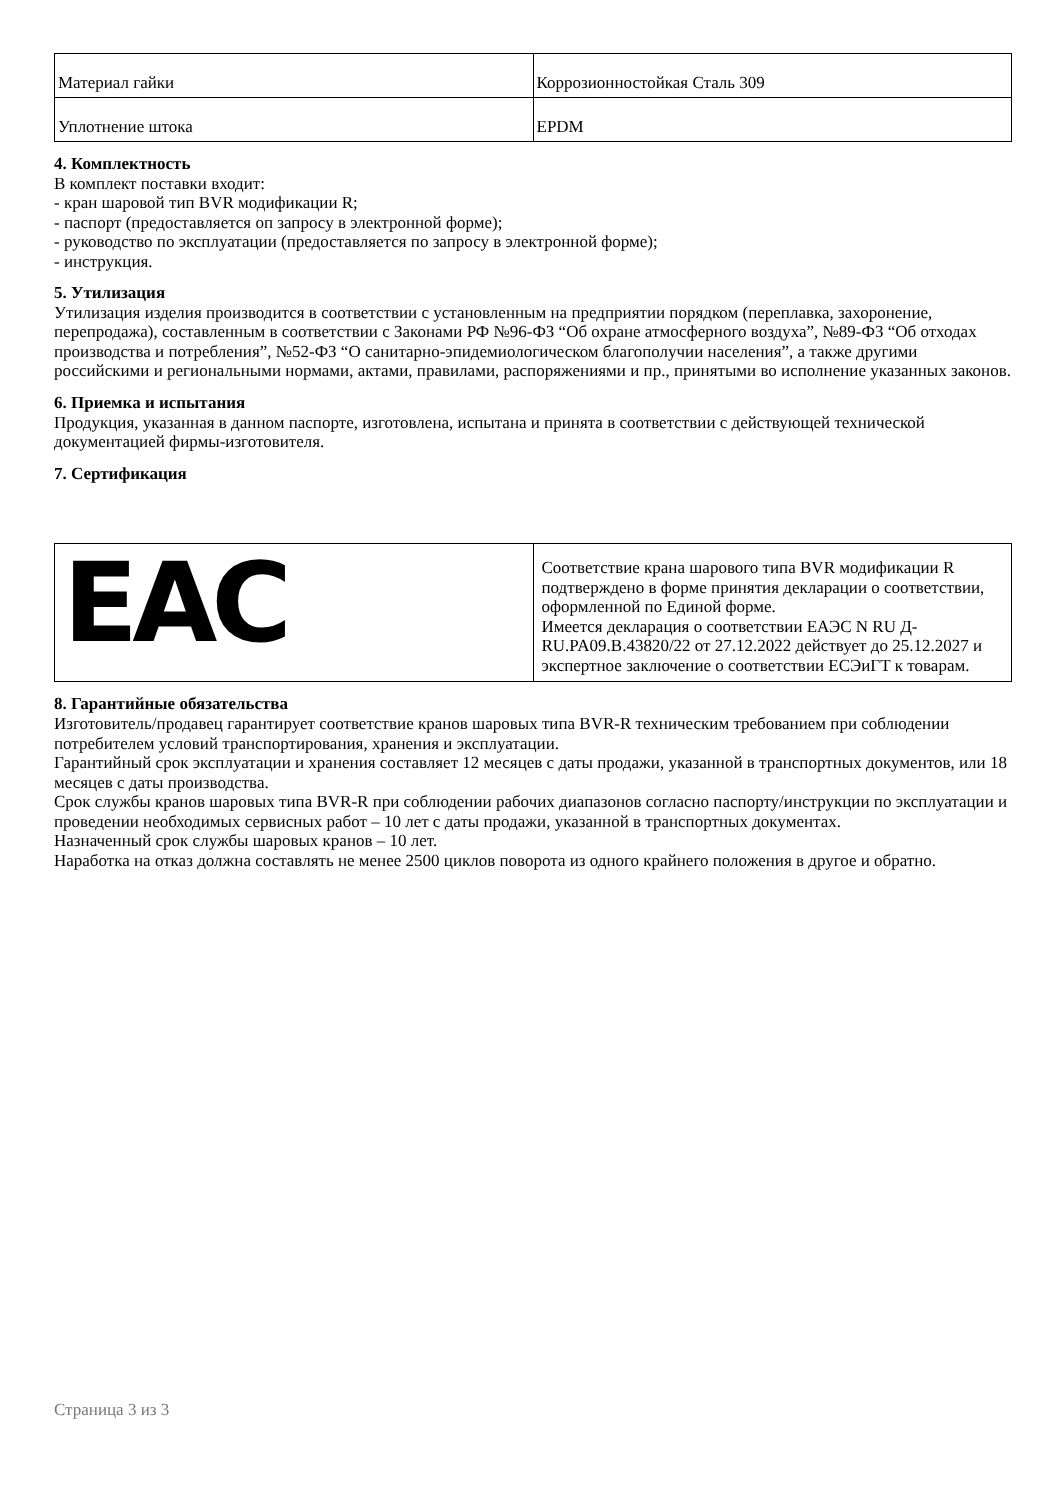| Материал гайки | Коррозионностойкая Сталь 309 |
| Уплотнение штока | EPDM |
4. Комплектность
В комплект поставки входит:
- кран шаровой тип BVR модификации R;
- паспорт (предоставляется оп запросу в электронной форме);
- руководство по эксплуатации (предоставляется по запросу в электронной форме);
- инструкция.
5. Утилизация
Утилизация изделия производится в соответствии с установленным на предприятии порядком (переплавка, захоронение, перепродажа), составленным в соответствии с Законами РФ №96-ФЗ “Об охране атмосферного воздуха”, №89-ФЗ “Об отходах производства и потребления”, №52-ФЗ “О санитарно-эпидемиологическом благополучии населения”, а также другими российскими и региональными нормами, актами, правилами, распоряжениями и пр., принятыми во исполнение указанных законов.
6. Приемка и испытания
Продукция, указанная в данном паспорте, изготовлена, испытана и принята в соответствии с действующей технической документацией фирмы-изготовителя.
7. Сертификация
| EAC | Соответствие крана шарового типа BVR модификации R подтверждено в форме принятия декларации о соответствии, оформленной по Единой форме. Имеется декларация о соответствии ЕАЭС N RU Д-RU.PA09.B.43820/22 от 27.12.2022 действует до 25.12.2027 и экспертное заключение о соответствии ЕСЭиГТ к товарам. |
8. Гарантийные обязательства
Изготовитель/продавец гарантирует соответствие кранов шаровых типа BVR-R техническим требованием при соблюдении потребителем условий транспортирования, хранения и эксплуатации.
Гарантийный срок эксплуатации и хранения составляет 12 месяцев с даты продажи, указанной в транспортных документов, или 18 месяцев с даты производства.
Срок службы кранов шаровых типа BVR-R при соблюдении рабочих диапазонов согласно паспорту/инструкции по эксплуатации и проведении необходимых сервисных работ – 10 лет с даты продажи, указанной в транспортных документах.
Назначенный срок службы шаровых кранов – 10 лет.
Наработка на отказ должна составлять не менее 2500 циклов поворота из одного крайнего положения в другое и обратно.
Страница 3 из 3